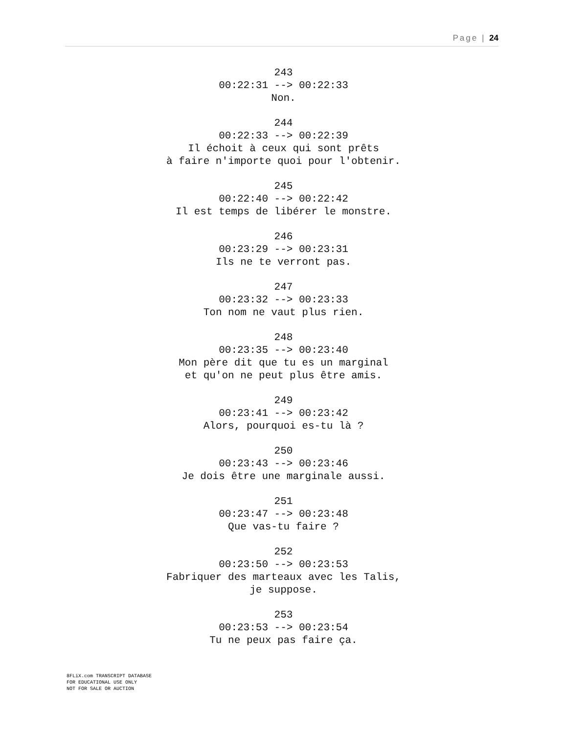Page | 24
243
00:22:31 --> 00:22:33
Non.
244
00:22:33 --> 00:22:39
Il échoit à ceux qui sont prêts
à faire n'importe quoi pour l'obtenir.
245
00:22:40 --> 00:22:42
Il est temps de libérer le monstre.
246
00:23:29 --> 00:23:31
Ils ne te verront pas.
247
00:23:32 --> 00:23:33
Ton nom ne vaut plus rien.
248
00:23:35 --> 00:23:40
Mon père dit que tu es un marginal
et qu'on ne peut plus être amis.
249
00:23:41 --> 00:23:42
Alors, pourquoi es-tu là ?
250
00:23:43 --> 00:23:46
Je dois être une marginale aussi.
251
00:23:47 --> 00:23:48
Que vas-tu faire ?
252
00:23:50 --> 00:23:53
Fabriquer des marteaux avec les Talis,
je suppose.
253
00:23:53 --> 00:23:54
Tu ne peux pas faire ça.
8FLiX.com TRANSCRIPT DATABASE
FOR EDUCATIONAL USE ONLY
NOT FOR SALE OR AUCTION